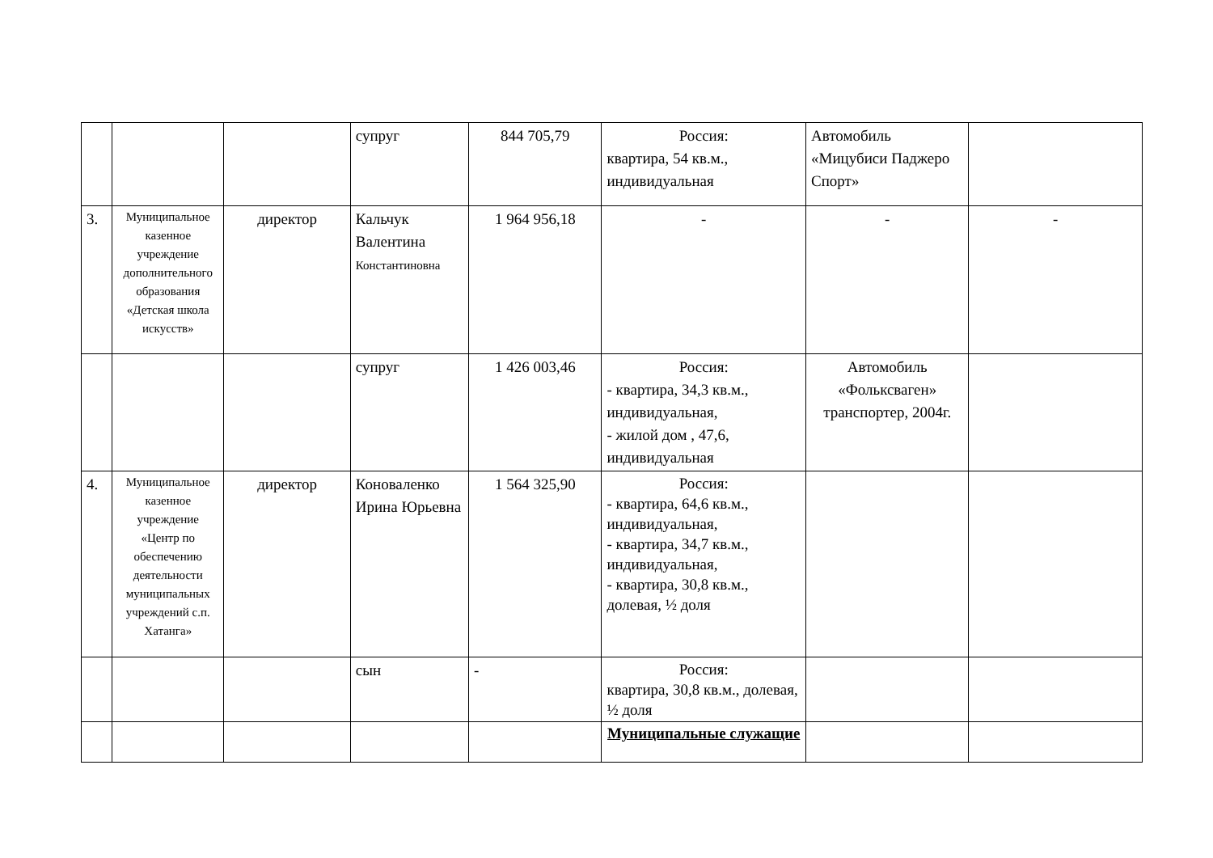| | | | супруг | 844 705,79 | Россия: квартира, 54 кв.м., индивидуальная | Автомобиль «Мицубиси Паджеро Спорт» | |
| 3. | Муниципальное казенное учреждение дополнительного образования «Детская школа искусств» | директор | Кальчук Валентина Константиновна | 1 964 956,18 | - | - | - |
| | | | супруг | 1 426 003,46 | Россия: - квартира, 34,3 кв.м., индивидуальная, - жилой дом , 47,6, индивидуальная | Автомобиль «Фольксваген» транспортер, 2004г. | |
| 4. | Муниципальное казенное учреждение «Центр по обеспечению деятельности муниципальных учреждений с.п. Хатанга» | директор | Коноваленко Ирина Юрьевна | 1 564 325,90 | Россия: - квартира, 64,6 кв.м., индивидуальная, - квартира, 34,7 кв.м., индивидуальная, - квартира, 30,8 кв.м., долевая, ½ доля | | |
| | | | сын | - | Россия: квартира, 30,8 кв.м., долевая, ½ доля | | |
| | | | | | Муниципальные служащие | | |